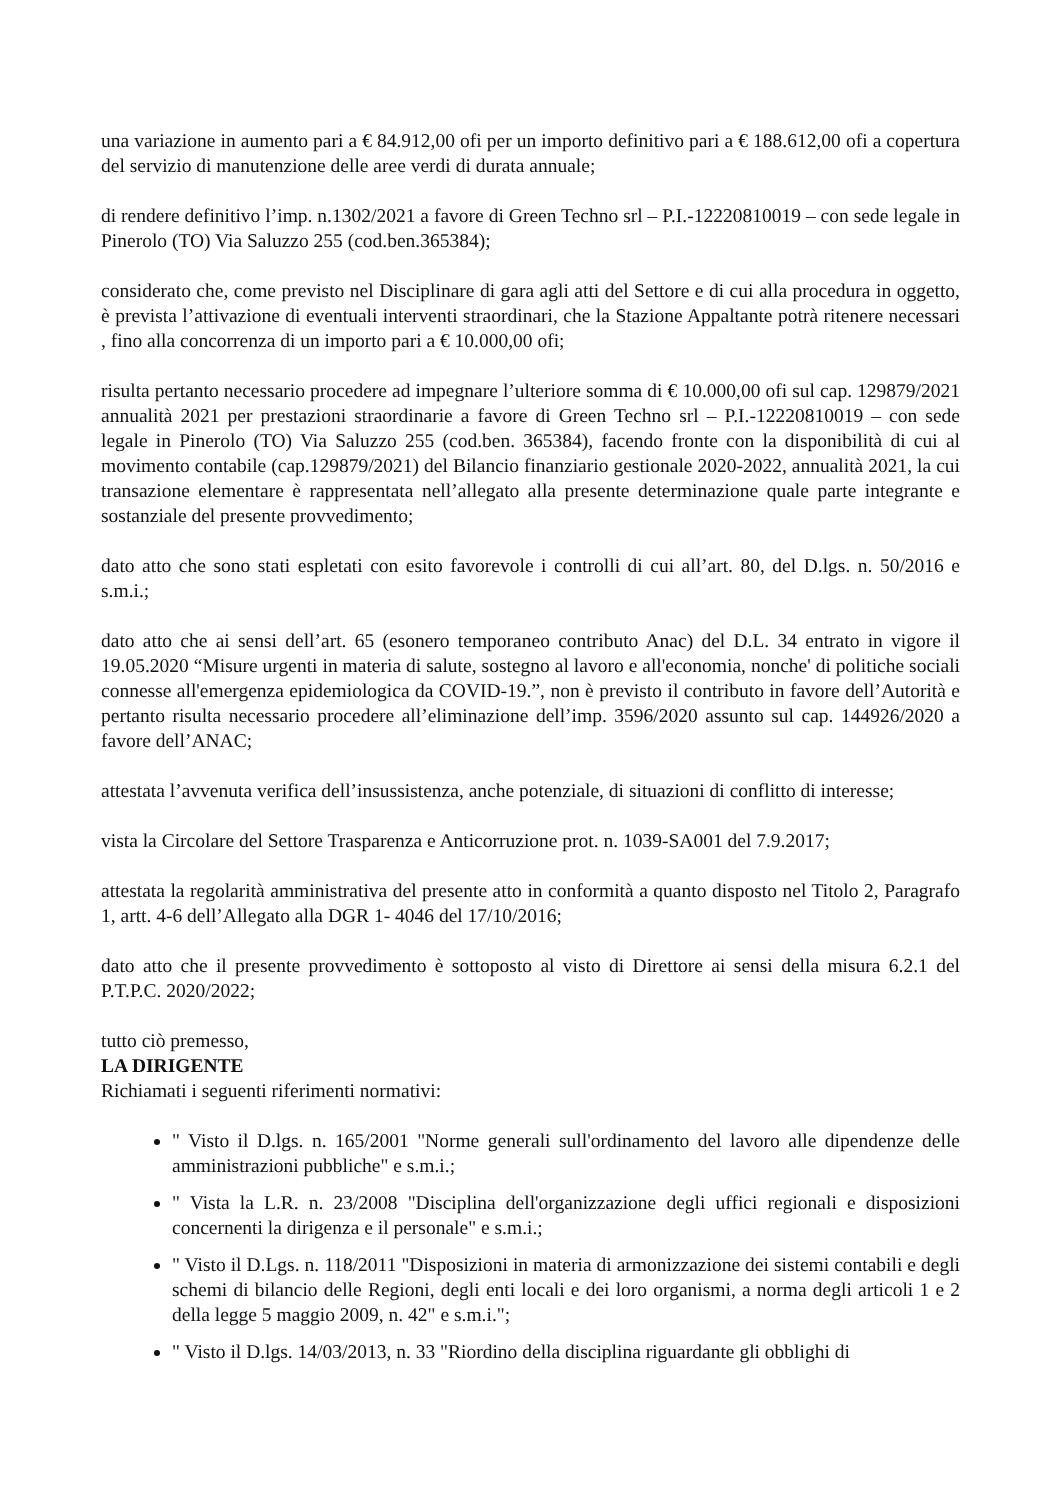una variazione in aumento pari a € 84.912,00 ofi per un importo definitivo pari a € 188.612,00 ofi a copertura del servizio di manutenzione delle aree verdi di durata annuale;
di rendere definitivo l’imp. n.1302/2021 a favore di Green Techno srl – P.I.-12220810019 – con sede legale in Pinerolo (TO) Via Saluzzo 255 (cod.ben.365384);
considerato che, come previsto nel Disciplinare di gara agli atti del Settore e di cui alla procedura in oggetto, è prevista l’attivazione di eventuali interventi straordinari, che la Stazione Appaltante potrà ritenere necessari , fino alla concorrenza di un importo pari a € 10.000,00 ofi;
risulta pertanto necessario procedere ad impegnare l’ulteriore somma di € 10.000,00 ofi sul cap. 129879/2021 annualità 2021 per prestazioni straordinarie a favore di Green Techno srl – P.I.-12220810019 – con sede legale in Pinerolo (TO) Via Saluzzo 255 (cod.ben. 365384), facendo fronte con la disponibilità di cui al movimento contabile (cap.129879/2021) del Bilancio finanziario gestionale 2020-2022, annualità 2021, la cui transazione elementare è rappresentata nell’allegato alla presente determinazione quale parte integrante e sostanziale del presente provvedimento;
dato atto che sono stati espletati con esito favorevole i controlli di cui all’art. 80, del D.lgs. n. 50/2016 e s.m.i.;
dato atto che ai sensi dell’art. 65 (esonero temporaneo contributo Anac) del D.L. 34 entrato in vigore il 19.05.2020 “Misure urgenti in materia di salute, sostegno al lavoro e all'economia, nonche' di politiche sociali connesse all'emergenza epidemiologica da COVID-19.”, non è previsto il contributo in favore dell’Autorità e pertanto risulta necessario procedere all’eliminazione dell’imp. 3596/2020 assunto sul cap. 144926/2020 a favore dell’ANAC;
attestata l’avvenuta verifica dell’insussistenza, anche potenziale, di situazioni di conflitto di interesse;
vista la Circolare del Settore Trasparenza e Anticorruzione prot. n. 1039-SA001 del 7.9.2017;
attestata la regolarità amministrativa del presente atto in conformità a quanto disposto nel Titolo 2, Paragrafo 1, artt. 4-6 dell’Allegato alla DGR 1- 4046 del 17/10/2016;
dato atto che il presente provvedimento è sottoposto al visto di Direttore ai sensi della misura 6.2.1 del P.T.P.C. 2020/2022;
tutto ciò premesso,
LA DIRIGENTE
Richiamati i seguenti riferimenti normativi:
" Visto il D.lgs. n. 165/2001 "Norme generali sull'ordinamento del lavoro alle dipendenze delle amministrazioni pubbliche" e s.m.i.;
" Vista la L.R. n. 23/2008 "Disciplina dell'organizzazione degli uffici regionali e disposizioni concernenti la dirigenza e il personale" e s.m.i.;
" Visto il D.Lgs. n. 118/2011 "Disposizioni in materia di armonizzazione dei sistemi contabili e degli schemi di bilancio delle Regioni, degli enti locali e dei loro organismi, a norma degli articoli 1 e 2 della legge 5 maggio 2009, n. 42" e s.m.i.";
" Visto il D.lgs. 14/03/2013, n. 33 "Riordino della disciplina riguardante gli obblighi di